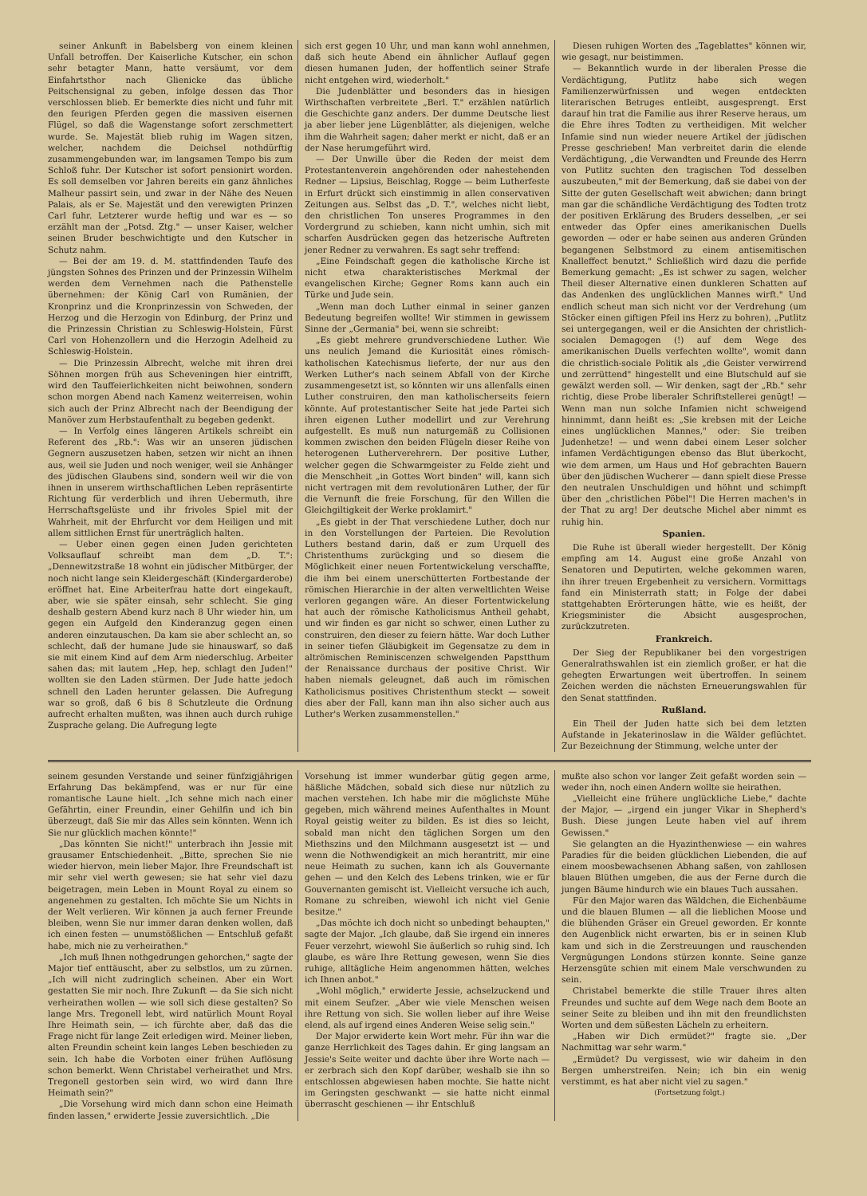seiner Ankunft in Babelsberg von einem kleinen Unfall betroffen. Der Kaiserliche Kutscher, ein schon sehr betagter Mann, hatte versäumt, vor dem Einfahrtsthor nach Glienicke das übliche Peitschensignal zu geben, infolge dessen das Thor verschlossen blieb. Er bemerkte dies nicht und fuhr mit den feurigen Pferden gegen die massiven eisernen Flügel, so daß die Wagenstange sofort zerschmettert wurde. Se. Majestät blieb ruhig im Wagen sitzen, welcher, nachdem die Deichsel nothdürftig zusammengebunden war, im langsamen Tempo bis zum Schloß fuhr. Der Kutscher ist sofort pensionirt worden. Es soll demselben vor Jahren bereits ein ganz ähnliches Malheur passirt sein, und zwar in der Nähe des Neuen Palais, als er Se. Majestät und den verewigten Prinzen Carl fuhr. Letzterer wurde heftig und war es — so erzählt man der „Potsd. Ztg." — unser Kaiser, welcher seinen Bruder beschwichtigte und den Kutscher in Schutz nahm.
— Bei der am 19. d. M. stattfindenden Taufe des jüngsten Sohnes des Prinzen und der Prinzessin Wilhelm werden dem Vernehmen nach die Pathenstelle übernehmen: der König Carl von Rumänien, der Kronprinz und die Kronprinzessin von Schweden, der Herzog und die Herzogin von Edinburg, der Prinz und die Prinzessin Christian zu Schleswig-Holstein, Fürst Carl von Hohenzollern und die Herzogin Adelheid zu Schleswig-Holstein.
— Die Prinzessin Albrecht, welche mit ihren drei Söhnen morgen früh aus Scheveningen hier eintrifft, wird den Tauffeierlichkeiten nicht beiwohnen, sondern schon morgen Abend nach Kamenz weiterreisen, wohin sich auch der Prinz Albrecht nach der Beendigung der Manöver zum Herbstaufenthalt zu begeben gedenkt.
— In Verfolg eines längeren Artikels schreibt ein Referent des „Rb.": Was wir an unseren jüdischen Gegnern auszusetzen haben, setzen wir nicht an ihnen aus, weil sie Juden und noch weniger, weil sie Anhänger des jüdischen Glaubens sind, sondern weil wir die von ihnen in unserem wirthschaftlichen Leben repräsentirte Richtung für verderblich und ihren Uebermuth, ihre Herrschaftsgelüste und ihr frivoles Spiel mit der Wahrheit, mit der Ehrfurcht vor dem Heiligen und mit allem sittlichen Ernst für unerträglich halten.
— Ueber einen gegen einen Juden gerichteten Volksauflauf schreibt man dem „D. T.": „Dennewitzstraße 18 wohnt ein jüdischer Mitbürger, der noch nicht lange sein Kleidergeschäft (Kindergarderobe) eröffnet hat. Eine Arbeiterfrau hatte dort eingekauft, aber, wie sie später einsah, sehr schlecht. Sie ging deshalb gestern Abend kurz nach 8 Uhr wieder hin, um gegen ein Aufgeld den Kinderanzug gegen einen anderen einzutauschen. Da kam sie aber schlecht an, so schlecht, daß der humane Jude sie hinauswarf, so daß sie mit einem Kind auf dem Arm niederschlug. Arbeiter sahen das; mit lautem „Hep, hep, schlagt den Juden!" wollten sie den Laden stürmen. Der Jude hatte jedoch schnell den Laden herunter gelassen. Die Aufregung war so groß, daß 6 bis 8 Schutzleute die Ordnung aufrecht erhalten mußten, was ihnen auch durch ruhige Zusprache gelang. Die Aufregung legte
sich erst gegen 10 Uhr, und man kann wohl annehmen, daß sich heute Abend ein ähnlicher Auflauf gegen diesen humanen Juden, der hoffentlich seiner Strafe nicht entgehen wird, wiederholt."
Die Judenblätter und besonders das in hiesigen Wirthschaften verbreitete „Berl. T." erzählen natürlich die Geschichte ganz anders. Der dumme Deutsche liest ja aber lieber jene Lügenblätter, als diejenigen, welche ihm die Wahrheit sagen; daher merkt er nicht, daß er an der Nase herumgeführt wird.
— Der Unwille über die Reden der meist dem Protestantenverein angehörenden oder nahestehenden Redner — Lipsius, Beischlag, Rogge — beim Lutherfeste in Erfurt drückt sich einstimmig in allen conservativen Zeitungen aus. Selbst das „D. T.", welches nicht liebt, den christlichen Ton unseres Programmes in den Vordergrund zu schieben, kann nicht umhin, sich mit scharfen Ausdrücken gegen das hetzerische Auftreten jener Redner zu verwahren. Es sagt sehr treffend:
„Eine Feindschaft gegen die katholische Kirche ist nicht etwa charakteristisches Merkmal der evangelischen Kirche; Gegner Roms kann auch ein Türke und Jude sein.
„Wenn man doch Luther einmal in seiner ganzen Bedeutung begreifen wollte! Wir stimmen in gewissem Sinne der „Germania" bei, wenn sie schreibt:
„Es giebt mehrere grundverschiedene Luther. Wie uns neulich Jemand die Kuriosität eines römisch-katholischen Katechismus lieferte, der nur aus den Werken Luther's nach seinem Abfall von der Kirche zusammengesetzt ist, so könnten wir uns allenfalls einen Luther construiren, den man katholischerseits feiern könnte. Auf protestantischer Seite hat jede Partei sich ihren eigenen Luther modellirt und zur Verehrung aufgestellt. Es muß nun naturgemäß zu Collisionen kommen zwischen den beiden Flügeln dieser Reihe von heterogenen Lutherverehrern. Der positive Luther, welcher gegen die Schwarmgeister zu Felde zieht und die Menschheit „in Gottes Wort binden" will, kann sich nicht vertragen mit dem revolutionären Luther, der für die Vernunft die freie Forschung, für den Willen die Gleichgiltigkeit der Werke proklamirt."
„Es giebt in der That verschiedene Luther, doch nur in den Vorstellungen der Parteien. Die Revolution Luthers bestand darin, daß er zum Urquell des Christenthums zurückging und so diesem die Möglichkeit einer neuen Fortentwickelung verschaffte, die ihm bei einem unerschütterten Fortbestande der römischen Hierarchie in der alten verweltlichten Weise verloren gegangen wäre. An dieser Fortentwickelung hat auch der römische Katholicismus Antheil gehabt, und wir finden es gar nicht so schwer, einen Luther zu construiren, den dieser zu feiern hätte. War doch Luther in seiner tiefen Gläubigkeit im Gegensatze zu dem in altrömischen Reminiscenzen schwelgenden Papstthum der Renaissance durchaus der positive Christ. Wir haben niemals geleugnet, daß auch im römischen Katholicismus positives Christenthum steckt — soweit dies aber der Fall, kann man ihn also sicher auch aus Luther's Werken zusammenstellen."
Diesen ruhigen Worten des „Tageblattes" können wir, wie gesagt, nur beistimmen.
— Bekanntlich wurde in der liberalen Presse die Verdächtigung, Putlitz habe sich wegen Familienzerwürfnissen und wegen entdeckten literarischen Betruges entleibt, ausgesprengt. Erst darauf hin trat die Familie aus ihrer Reserve heraus, um die Ehre ihres Todten zu vertheidigen. Mit welcher Infamie sind nun wieder neuere Artikel der jüdischen Presse geschrieben! Man verbreitet darin die elende Verdächtigung, „die Verwandten und Freunde des Herrn von Putlitz suchten den tragischen Tod desselben auszubeuten," mit der Bemerkung, daß sie dabei von der Sitte der guten Gesellschaft weit abwichen; dann bringt man gar die schändliche Verdächtigung des Todten trotz der positiven Erklärung des Bruders desselben, „er sei entweder das Opfer eines amerikanischen Duells geworden — oder er habe seinen aus anderen Gründen begangenen Selbstmord zu einem antisemitischen Knalleffect benutzt." Schließlich wird dazu die perfide Bemerkung gemacht: „Es ist schwer zu sagen, welcher Theil dieser Alternative einen dunkleren Schatten auf das Andenken des unglücklichen Mannes wirft." Und endlich scheut man sich nicht vor der Verdrehung (um Stöcker einen giftigen Pfeil ins Herz zu bohren), „Putlitz sei untergegangen, weil er die Ansichten der christlich-socialen Demagogen (!) auf dem Wege des amerikanischen Duells verfechten wollte", womit dann die christlich-sociale Politik als „die Geister verwirrend und zerrüttend" hingestellt und eine Blutschuld auf sie gewälzt werden soll. — Wir denken, sagt der „Rb." sehr richtig, diese Probe liberaler Schriftstellerei genügt! — Wenn man nun solche Infamien nicht schweigend hinnimmt, dann heißt es: „Sie krebsen mit der Leiche eines unglücklichen Mannes," oder: Sie treiben Judenhetze! — und wenn dabei einem Leser solcher infamen Verdächtigungen ebenso das Blut überkocht, wie dem armen, um Haus und Hof gebrachten Bauern über den jüdischen Wucherer — dann spielt diese Presse den neutralen Unschuldigen und höhnt und schimpft über den „christlichen Pöbel"! Die Herren machen's in der That zu arg! Der deutsche Michel aber nimmt es ruhig hin.
Spanien.
Die Ruhe ist überall wieder hergestellt. Der König empfing am 14. August eine große Anzahl von Senatoren und Deputirten, welche gekommen waren, ihn ihrer treuen Ergebenheit zu versichern. Vormittags fand ein Ministerrath statt; in Folge der dabei stattgehabten Erörterungen hätte, wie es heißt, der Kriegsminister die Absicht ausgesprochen, zurückzutreten.
Frankreich.
Der Sieg der Republikaner bei den vorgestrigen Generalrathswahlen ist ein ziemlich großer, er hat die gehegten Erwartungen weit übertroffen. In seinem Zeichen werden die nächsten Erneuerungswahlen für den Senat stattfinden.
Rußland.
Ein Theil der Juden hatte sich bei dem letzten Aufstande in Jekaterinoslaw in die Wälder geflüchtet. Zur Bezeichnung der Stimmung, welche unter der
seinem gesunden Verstande und seiner fünfzigjährigen Erfahrung Das bekämpfend, was er nur für eine romantische Laune hielt. „Ich sehne mich nach einer Gefährtin, einer Freundin, einer Gehilfin und ich bin überzeugt, daß Sie mir das Alles sein könnten. Wenn ich Sie nur glücklich machen könnte!"
„Das könnten Sie nicht!" unterbrach ihn Jessie mit grausamer Entschiedenheit. „Bitte, sprechen Sie nie wieder hiervon, mein lieber Major. Ihre Freundschaft ist mir sehr viel werth gewesen; sie hat sehr viel dazu beigetragen, mein Leben in Mount Royal zu einem so angenehmen zu gestalten. Ich möchte Sie um Nichts in der Welt verlieren. Wir können ja auch ferner Freunde bleiben, wenn Sie nur immer daran denken wollen, daß ich einen festen — unumstößlichen — Entschluß gefaßt habe, mich nie zu verheirathen."
„Ich muß Ihnen nothgedrungen gehorchen," sagte der Major tief enttäuscht, aber zu selbstlos, um zu zürnen. „Ich will nicht zudringlich scheinen. Aber ein Wort gestatten Sie mir noch. Ihre Zukunft — da Sie sich nicht verheirathen wollen — wie soll sich diese gestalten? So lange Mrs. Tregonell lebt, wird natürlich Mount Royal Ihre Heimath sein, — ich fürchte aber, daß das die Frage nicht für lange Zeit erledigen wird. Meiner lieben, alten Freundin scheint kein langes Leben beschieden zu sein. Ich habe die Vorboten einer frühen Auflösung schon bemerkt. Wenn Christabel verheirathet und Mrs. Tregonell gestorben sein wird, wo wird dann Ihre Heimath sein?"
„Die Vorsehung wird mich dann schon eine Heimath finden lassen," erwiderte Jessie zuversichtlich. „Die
Vorsehung ist immer wunderbar gütig gegen arme, häßliche Mädchen, sobald sich diese nur nützlich zu machen verstehen. Ich habe mir die möglichste Mühe gegeben, mich während meines Aufenthaltes in Mount Royal geistig weiter zu bilden. Es ist dies so leicht, sobald man nicht den täglichen Sorgen um den Miethszins und den Milchmann ausgesetzt ist — und wenn die Nothwendigkeit an mich herantritt, mir eine neue Heimath zu suchen, kann ich als Gouvernante gehen — und den Kelch des Lebens trinken, wie er für Gouvernanten gemischt ist. Vielleicht versuche ich auch, Romane zu schreiben, wiewohl ich nicht viel Genie besitze."
„Das möchte ich doch nicht so unbedingt behaupten," sagte der Major. „Ich glaube, daß Sie irgend ein inneres Feuer verzehrt, wiewohl Sie äußerlich so ruhig sind. Ich glaube, es wäre Ihre Rettung gewesen, wenn Sie dies ruhige, alltägliche Heim angenommen hätten, welches ich Ihnen anbot."
„Wohl möglich," erwiderte Jessie, achselzuckend und mit einem Seufzer. „Aber wie viele Menschen weisen ihre Rettung von sich. Sie wollen lieber auf ihre Weise elend, als auf irgend eines Anderen Weise selig sein."
Der Major erwiderte kein Wort mehr. Für ihn war die ganze Herrlichkeit des Tages dahin. Er ging langsam an Jessie's Seite weiter und dachte über ihre Worte nach — er zerbrach sich den Kopf darüber, weshalb sie ihn so entschlossen abgewiesen haben mochte. Sie hatte nicht im Geringsten geschwankt — sie hatte nicht einmal überrascht geschienen — ihr Entschluß
mußte also schon vor langer Zeit gefaßt worden sein — weder ihn, noch einen Andern wollte sie heirathen.
„Vielleicht eine frühere unglückliche Liebe," dachte der Major, — „irgend ein junger Vikar in Shepherd's Bush. Diese jungen Leute haben viel auf ihrem Gewissen."
Sie gelangten an die Hyazinthenwiese — ein wahres Paradies für die beiden glücklichen Liebenden, die auf einem moosbewachsenen Abhang saßen, von zahllosen blauen Blüthen umgeben, die aus der Ferne durch die jungen Bäume hindurch wie ein blaues Tuch aussahen.
Für den Major waren das Wäldchen, die Eichenbäume und die blauen Blumen — all die lieblichen Moose und die blühenden Gräser ein Greuel geworden. Er konnte den Augenblick nicht erwarten, bis er in seinen Klub kam und sich in die Zerstreuungen und rauschenden Vergnügungen Londons stürzen konnte. Seine ganze Herzensgüte schien mit einem Male verschwunden zu sein.
Christabel bemerkte die stille Trauer ihres alten Freundes und suchte auf dem Wege nach dem Boote an seiner Seite zu bleiben und ihn mit den freundlichsten Worten und dem süßesten Lächeln zu erheitern.
„Haben wir Dich ermüdet?" fragte sie. „Der Nachmittag war sehr warm."
„Ermüdet? Du vergissest, wie wir daheim in den Bergen umherstreifen. Nein; ich bin ein wenig verstimmt, es hat aber nicht viel zu sagen."
(Fortsetzung folgt.)